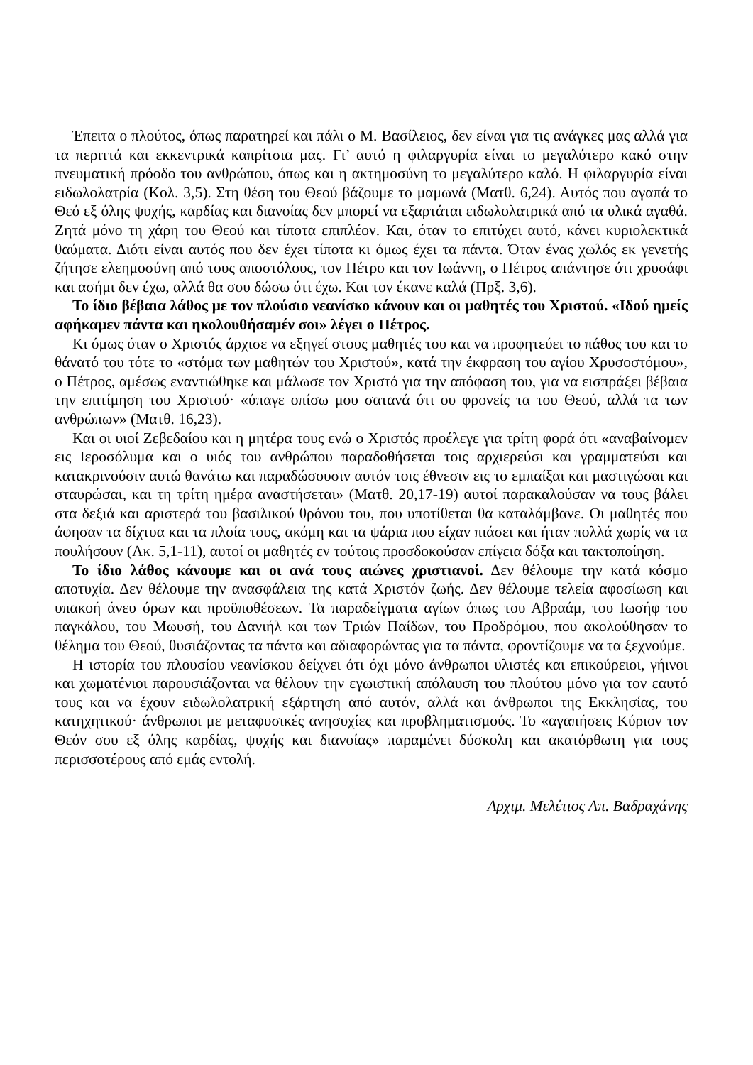Έπειτα ο πλούτος, όπως παρατηρεί και πάλι ο Μ. Βασίλειος, δεν είναι για τις ανάγκες μας αλλά για τα περιττά και εκκεντρικά καπρίτσια μας. Γι’ αυτό η φιλαργυρία είναι το μεγαλύτερο κακό στην πνευματική πρόοδο του ανθρώπου, όπως και η ακτημοσύνη το μεγαλύτερο καλό. Η φιλαργυρία είναι ειδωλολατρία (Κολ. 3,5). Στη θέση του Θεού βάζουμε το μαμωνά (Ματθ. 6,24). Αυτός που αγαπά το Θεό εξ όλης ψυχής, καρδίας και διανοίας δεν μπορεί να εξαρτάται ειδωλολατρικά από τα υλικά αγαθά. Ζητά μόνο τη χάρη του Θεού και τίποτα επιπλέον. Και, όταν το επιτύχει αυτό, κάνει κυριολεκτικά θαύματα. Διότι είναι αυτός που δεν έχει τίποτα κι όμως έχει τα πάντα. Όταν ένας χωλός εκ γενετής ζήτησε ελεημοσύνη από τους αποστόλους, τον Πέτρο και τον Ιωάννη, ο Πέτρος απάντησε ότι χρυσάφι και ασήμι δεν έχω, αλλά θα σου δώσω ότι έχω. Και τον έκανε καλά (Πρξ. 3,6).
Το ίδιο βέβαια λάθος με τον πλούσιο νεανίσκο κάνουν και οι μαθητές του Χριστού. «Ιδού ημείς αφήκαμεν πάντα και ηκολουθήσαμέν σοι» λέγει ο Πέτρος.
Κι όμως όταν ο Χριστός άρχισε να εξηγεί στους μαθητές του και να προφητεύει το πάθος του και το θάνατό του τότε το «στόμα των μαθητών του Χριστού», κατά την έκφραση του αγίου Χρυσοστόμου», ο Πέτρος, αμέσως εναντιώθηκε και μάλωσε τον Χριστό για την απόφαση του, για να εισπράξει βέβαια την επιτίμηση του Χριστού· «ύπαγε οπίσω μου σατανά ότι ου φρονείς τα του Θεού, αλλά τα των ανθρώπων» (Ματθ. 16,23).
Και οι υιοί Ζεβεδαίου και η μητέρα τους ενώ ο Χριστός προέλεγε για τρίτη φορά ότι «αναβαίνομεν εις Ιεροσόλυμα και ο υιός του ανθρώπου παραδοθήσεται τοις αρχιερεύσι και γραμματεύσι και κατακρινούσιν αυτώ θανάτω και παραδώσουσιν αυτόν τοις έθνεσιν εις το εμπαίξαι και μαστιγώσαι και σταυρώσαι, και τη τρίτη ημέρα αναστήσεται» (Ματθ. 20,17-19) αυτοί παρακαλούσαν να τους βάλει στα δεξιά και αριστερά του βασιλικού θρόνου του, που υποτίθεται θα καταλάμβανε. Οι μαθητές που άφησαν τα δίχτυα και τα πλοία τους, ακόμη και τα ψάρια που είχαν πιάσει και ήταν πολλά χωρίς να τα πουλήσουν (Λκ. 5,1-11), αυτοί οι μαθητές εν τούτοις προσδοκούσαν επίγεια δόξα και τακτοποίηση.
Το ίδιο λάθος κάνουμε και οι ανά τους αιώνες χριστιανοί. Δεν θέλουμε την κατά κόσμο αποτυχία. Δεν θέλουμε την ανασφάλεια της κατά Χριστόν ζωής. Δεν θέλουμε τελεία αφοσίωση και υπακοή άνευ όρων και προϋποθέσεων. Τα παραδείγματα αγίων όπως του Αβραάμ, του Ιωσήφ του παγκάλου, του Μωυσή, του Δανιήλ και των Τριών Παίδων, του Προδρόμου, που ακολούθησαν το θέλημα του Θεού, θυσιάζοντας τα πάντα και αδιαφορώντας για τα πάντα, φροντίζουμε να τα ξεχνούμε.
Η ιστορία του πλουσίου νεανίσκου δείχνει ότι όχι μόνο άνθρωποι υλιστές και επικούρειοι, γήινοι και χωματένιοι παρουσιάζονται να θέλουν την εγωιστική απόλαυση του πλούτου μόνο για τον εαυτό τους και να έχουν ειδωλολατρική εξάρτηση από αυτόν, αλλά και άνθρωποι της Εκκλησίας, του κατηχητικού· άνθρωποι με μεταφυσικές ανησυχίες και προβληματισμούς. Το «αγαπήσεις Κύριον τον Θεόν σου εξ όλης καρδίας, ψυχής και διανοίας» παραμένει δύσκολη και ακατόρθωτη για τους περισσοτέρους από εμάς εντολή.
Αρχιμ. Μελέτιος Απ. Βαδραχάνης